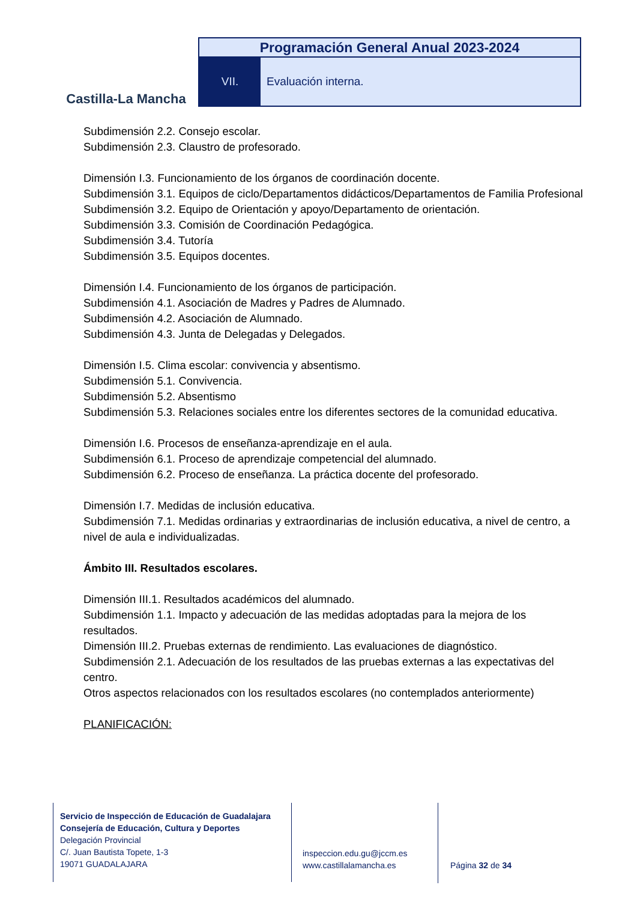Castilla-La Mancha
Programación General Anual 2023-2024
VII. Evaluación interna.
Subdimensión 2.2. Consejo escolar.
Subdimensión 2.3. Claustro de profesorado.
Dimensión I.3. Funcionamiento de los órganos de coordinación docente.
Subdimensión 3.1. Equipos de ciclo/Departamentos didácticos/Departamentos de Familia Profesional
Subdimensión 3.2. Equipo de Orientación y apoyo/Departamento de orientación.
Subdimensión 3.3. Comisión de Coordinación Pedagógica.
Subdimensión 3.4. Tutoría
Subdimensión 3.5. Equipos docentes.
Dimensión I.4. Funcionamiento de los órganos de participación.
Subdimensión 4.1. Asociación de Madres y Padres de Alumnado.
Subdimensión 4.2. Asociación de Alumnado.
Subdimensión 4.3. Junta de Delegadas y Delegados.
Dimensión I.5. Clima escolar: convivencia y absentismo.
Subdimensión 5.1. Convivencia.
Subdimensión 5.2. Absentismo
Subdimensión 5.3. Relaciones sociales entre los diferentes sectores de la comunidad educativa.
Dimensión I.6. Procesos de enseñanza-aprendizaje en el aula.
Subdimensión 6.1. Proceso de aprendizaje competencial del alumnado.
Subdimensión 6.2. Proceso de enseñanza. La práctica docente del profesorado.
Dimensión I.7. Medidas de inclusión educativa.
Subdimensión 7.1. Medidas ordinarias y extraordinarias de inclusión educativa, a nivel de centro, a
nivel de aula e individualizadas.
Ámbito III. Resultados escolares.
Dimensión III.1. Resultados académicos del alumnado.
Subdimensión 1.1. Impacto y adecuación de las medidas adoptadas para la mejora de los resultados.
Dimensión III.2. Pruebas externas de rendimiento. Las evaluaciones de diagnóstico.
Subdimensión 2.1. Adecuación de los resultados de las pruebas externas a las expectativas del centro.
Otros aspectos relacionados con los resultados escolares (no contemplados anteriormente)
PLANIFICACIÓN:
Servicio de Inspección de Educación de Guadalajara
Consejería de Educación, Cultura y Deportes
Delegación Provincial
C/. Juan Bautista Topete, 1-3
19071 GUADALAJARA
inspeccion.edu.gu@jccm.es
www.castillalamancha.es
Página 32 de 34